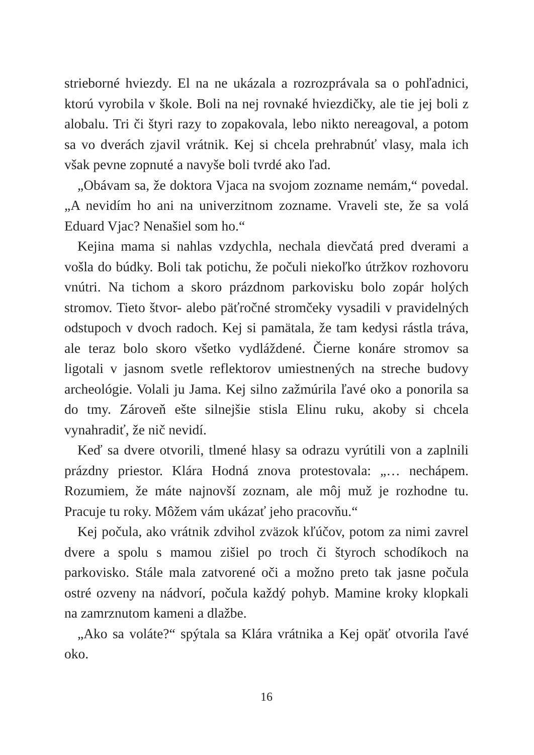strieborné hviezdy. El na ne ukázala a rozrozprávala sa o pohľadnici, ktorú vyrobila v škole. Boli na nej rovnaké hviezdičky, ale tie jej boli z alobalu. Tri či štyri razy to zopakovala, lebo nikto nereagoval, a potom sa vo dverách zjavil vrátnik. Kej si chcela prehrabnúť vlasy, mala ich však pevne zopnuté a navyše boli tvrdé ako ľad.
„Obávam sa, že doktora Vjaca na svojom zozname nemám,“ povedal. „A nevidím ho ani na univerzitnom zozname. Vraveli ste, že sa volá Eduard Vjac? Nenašiel som ho.“
Kejina mama si nahlas vzdychla, nechala dievčatá pred dverami a vošla do búdky. Boli tak potichu, že počuli niekoľko útržkov rozhovoru vnútri. Na tichom a skoro prázdnom parkovisku bolo zopár holých stromov. Tieto štvor- alebo päťročné stromčeky vysadili v pravidelných odstupoch v dvoch radoch. Kej si pamätala, že tam kedysi rástla tráva, ale teraz bolo skoro všetko vydláždené. Čierne konáre stromov sa ligotali v jasnom svetle reflektorov umiestnených na streche budovy archeológie. Volali ju Jama. Kej silno zažmúrila ľavé oko a ponorila sa do tmy. Zároveň ešte silnejšie stisla Elinu ruku, akoby si chcela vynahradiť, že nič nevidí.
Keď sa dvere otvorili, tlmené hlasy sa odrazu vyrútili von a zaplnili prázdny priestor. Klára Hodná znova protestovala: „… nechápem. Rozumiem, že máte najnovší zoznam, ale môj muž je rozhodne tu. Pracuje tu roky. Môžem vám ukázať jeho pracovňu.“
Kej počula, ako vrátnik zdvihol zväzok kľúčov, potom za nimi zavrel dvere a spolu s mamou zišiel po troch či štyroch schodíkoch na parkovisko. Stále mala zatvorené oči a možno preto tak jasne počula ostré ozveny na nádvorí, počula každý pohyb. Mamine kroky klopkali na zamrznutom kameni a dlažbe.
„Ako sa voláte?“ spýtala sa Klára vrátnika a Kej opäť otvorila ľavé oko.
16